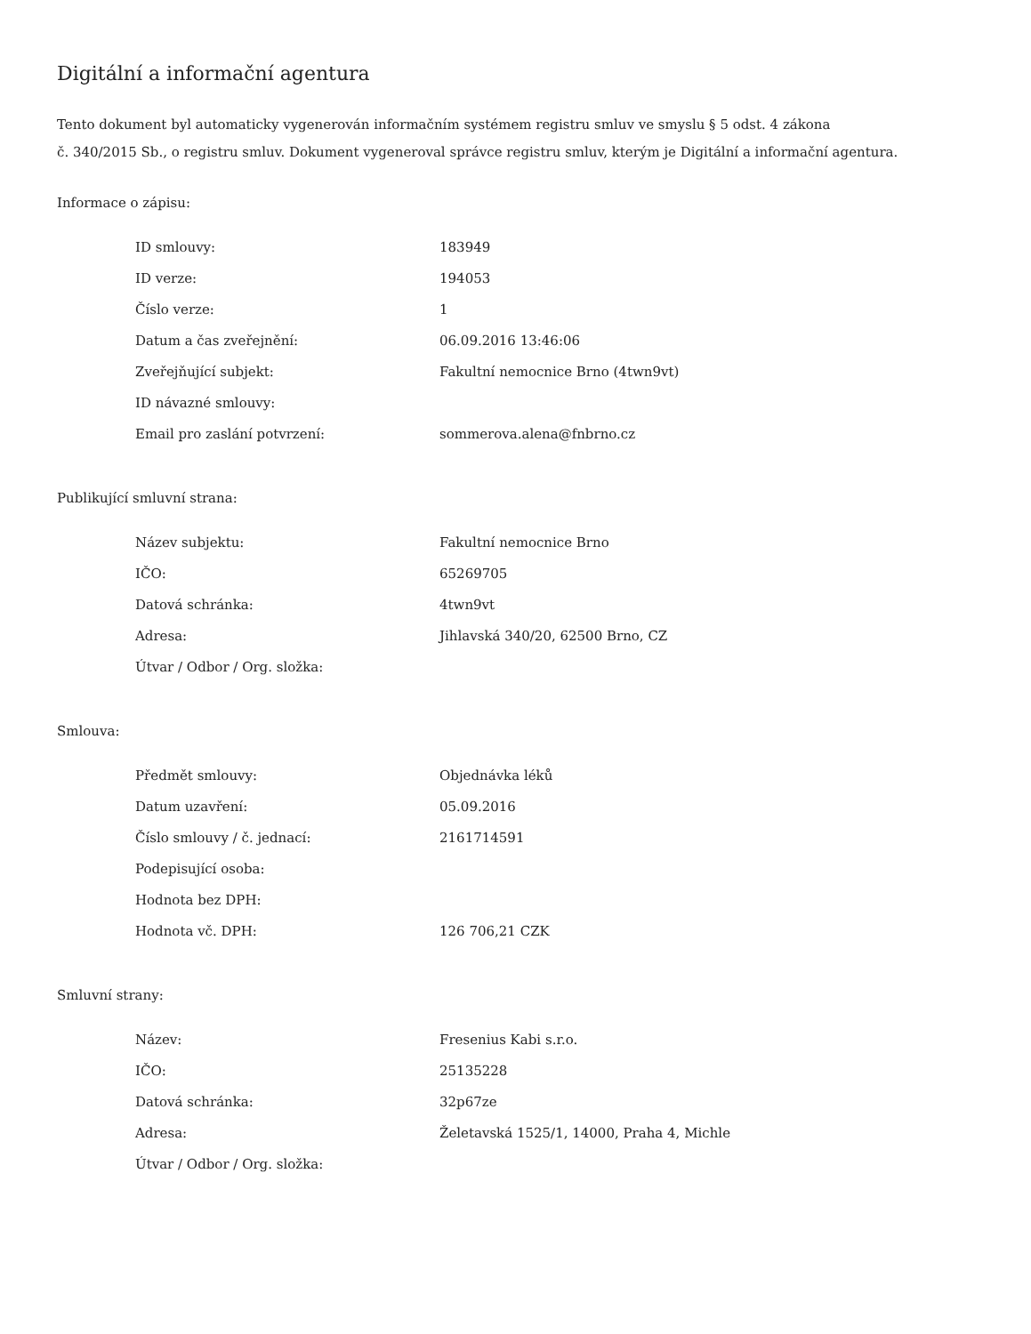Digitální a informační agentura
Tento dokument byl automaticky vygenerován informačním systémem registru smluv ve smyslu § 5 odst. 4 zákona
č. 340/2015 Sb., o registru smluv. Dokument vygeneroval správce registru smluv, kterým je Digitální a informační agentura.
Informace o zápisu:
| ID smlouvy: | 183949 |
| ID verze: | 194053 |
| Číslo verze: | 1 |
| Datum a čas zveřejnění: | 06.09.2016 13:46:06 |
| Zveřejňující subjekt: | Fakultní nemocnice Brno (4twn9vt) |
| ID návazné smlouvy: | |
| Email pro zaslání potvrzení: | sommerova.alena@fnbrno.cz |
Publikující smluvní strana:
| Název subjektu: | Fakultní nemocnice Brno |
| IČO: | 65269705 |
| Datová schránka: | 4twn9vt |
| Adresa: | Jihlavská 340/20, 62500 Brno, CZ |
| Útvar / Odbor / Org. složka: | |
Smlouva:
| Předmět smlouvy: | Objednávka léků |
| Datum uzavření: | 05.09.2016 |
| Číslo smlouvy / č. jednací: | 2161714591 |
| Podepisující osoba: | |
| Hodnota bez DPH: | |
| Hodnota vč. DPH: | 126 706,21 CZK |
Smluvní strany:
| Název: | Fresenius Kabi s.r.o. |
| IČO: | 25135228 |
| Datová schránka: | 32p67ze |
| Adresa: | Želetavská 1525/1, 14000, Praha 4, Michle |
| Útvar / Odbor / Org. složka: | |